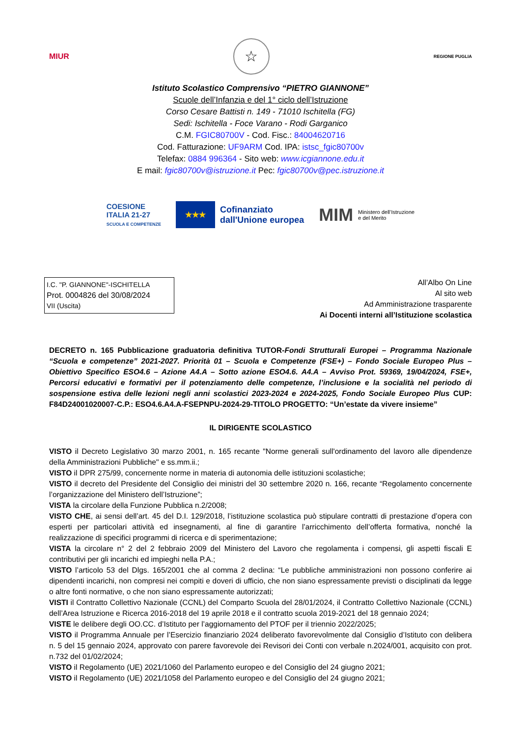MIUR
☆
REGIONE PUGLIA
Istituto Scolastico Comprensivo “PIETRO GIANNONE”
Scuole dell’Infanzia e del 1° ciclo dell’Istruzione
Corso Cesare Battisti n. 149 - 71010 Ischitella (FG)
Sedi: Ischitella - Foce Varano - Rodi Garganico
C.M. FGIC80700V - Cod. Fisc.: 84004620716
Cod. Fatturazione: UF9ARM Cod. IPA: istsc_fgic80700v
Telefax: 0884 996364 - Sito web: www.icgiannone.edu.it
E mail: fgic80700v@istruzione.it Pec: fgic80700v@pec.istruzione.it
COESIONE
ITALIA 21-27
SCUOLA E COMPETENZE
★★★
Cofinanziato
dall'Unione europea
MIM Ministero dell’Istruzione
e del Merito
I.C. "P. GIANNONE"-ISCHITELLA
Prot. 0004826 del 30/08/2024
VII (Uscita)
All’Albo On Line
Al sito web
Ad Amministrazione trasparente
Ai Docenti interni all’Istituzione scolastica
DECRETO n. 165 Pubblicazione graduatoria definitiva TUTOR-Fondi Strutturali Europei – Programma Nazionale “Scuola e competenze” 2021-2027. Priorità 01 – Scuola e Competenze (FSE+) – Fondo Sociale Europeo Plus – Obiettivo Specifico ESO4.6 – Azione A4.A – Sotto azione ESO4.6. A4.A – Avviso Prot. 59369, 19/04/2024, FSE+, Percorsi educativi e formativi per il potenziamento delle competenze, l’inclusione e la socialità nel periodo di sospensione estiva delle lezioni negli anni scolastici 2023-2024 e 2024-2025, Fondo Sociale Europeo Plus CUP: F84D24001020007-C.P.: ESO4.6.A4.A-FSEPNPU-2024-29-TITOLO PROGETTO: “Un’estate da vivere insieme”
IL DIRIGENTE SCOLASTICO
VISTO il Decreto Legislativo 30 marzo 2001, n. 165 recante "Norme generali sull'ordinamento del lavoro alle dipendenze della Amministrazioni Pubbliche" e ss.mm.ii.;
VISTO il DPR 275/99, concernente norme in materia di autonomia delle istituzioni scolastiche;
VISTO il decreto del Presidente del Consiglio dei ministri del 30 settembre 2020 n. 166, recante “Regolamento concernente l’organizzazione del Ministero dell’Istruzione”;
VISTA la circolare della Funzione Pubblica n.2/2008;
VISTO CHE, ai sensi dell’art. 45 del D.I. 129/2018, l’istituzione scolastica può stipulare contratti di prestazione d’opera con esperti per particolari attività ed insegnamenti, al fine di garantire l’arricchimento dell’offerta formativa, nonché la realizzazione di specifici programmi di ricerca e di sperimentazione;
VISTA la circolare n° 2 del 2 febbraio 2009 del Ministero del Lavoro che regolamenta i compensi, gli aspetti fiscali E contributivi per gli incarichi ed impieghi nella P.A.;
VISTO l’articolo 53 del Dlgs. 165/2001 che al comma 2 declina: “Le pubbliche amministrazioni non possono conferire ai dipendenti incarichi, non compresi nei compiti e doveri di ufficio, che non siano espressamente previsti o disciplinati da legge o altre fonti normative, o che non siano espressamente autorizzati;
VISTI il Contratto Collettivo Nazionale (CCNL) del Comparto Scuola del 28/01/2024, il Contratto Collettivo Nazionale (CCNL) dell’Area Istruzione e Ricerca 2016-2018 del 19 aprile 2018 e il contratto scuola 2019-2021 del 18 gennaio 2024;
VISTE le delibere degli OO.CC. d’Istituto per l’aggiornamento del PTOF per il triennio 2022/2025;
VISTO il Programma Annuale per l’Esercizio finanziario 2024 deliberato favorevolmente dal Consiglio d’Istituto con delibera n. 5 del 15 gennaio 2024, approvato con parere favorevole dei Revisori dei Conti con verbale n.2024/001, acquisito con prot. n.732 del 01/02/2024;
VISTO il Regolamento (UE) 2021/1060 del Parlamento europeo e del Consiglio del 24 giugno 2021;
VISTO il Regolamento (UE) 2021/1058 del Parlamento europeo e del Consiglio del 24 giugno 2021;